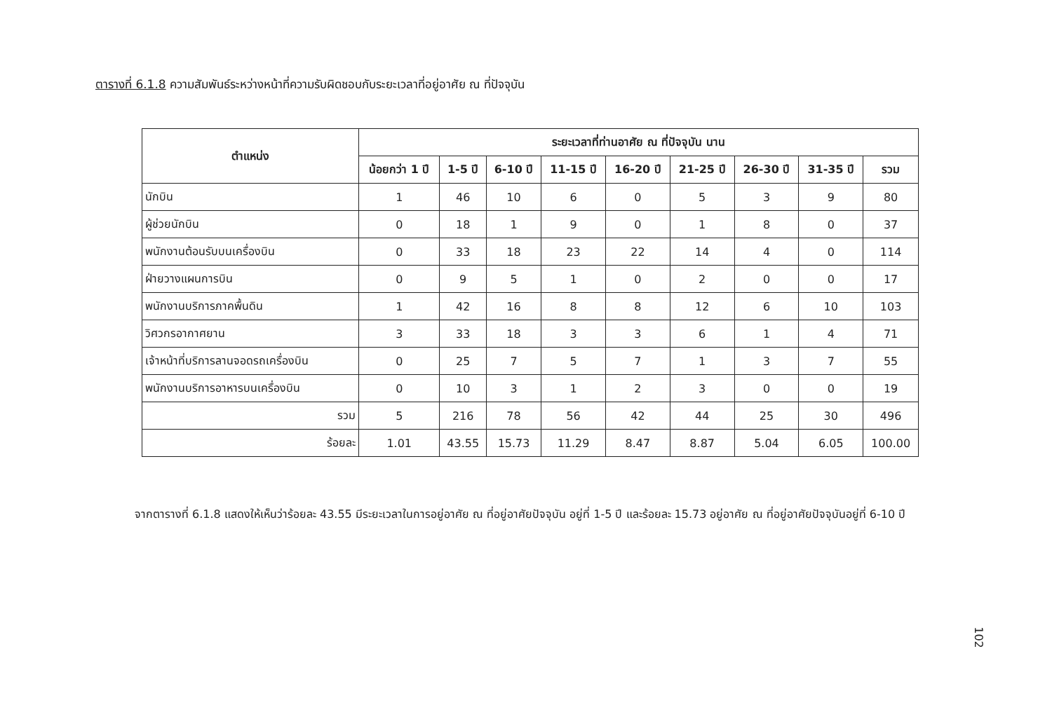ตารางที่ 6.1.8 ความสัมพันธ์ระหว่างหน้าที่ความรับผิดชอบกับระยะเวลาที่อยู่อาศัย ณ ที่ปัจจุบัน
| ตำแหน่ง | ระยะเวลาที่ท่านอาศัย ณ ที่ปัจจุบัน นาน | | | | | | | | |
| --- | --- | --- | --- | --- | --- | --- | --- | --- | --- |
| | น้อยกว่า 1 ปี | 1-5 ปี | 6-10 ปี | 11-15 ปี | 16-20 ปี | 21-25 ปี | 26-30 ปี | 31-35 ปี | รวม |
| นักบิน | 1 | 46 | 10 | 6 | 0 | 5 | 3 | 9 | 80 |
| ผู้ช่วยนักบิน | 0 | 18 | 1 | 9 | 0 | 1 | 8 | 0 | 37 |
| พนักงานต้อนรับบนเครื่องบิน | 0 | 33 | 18 | 23 | 22 | 14 | 4 | 0 | 114 |
| ฝ่ายวางแผนการบิน | 0 | 9 | 5 | 1 | 0 | 2 | 0 | 0 | 17 |
| พนักงานบริการภาคพื้นดิน | 1 | 42 | 16 | 8 | 8 | 12 | 6 | 10 | 103 |
| วิศวกรอากาศยาน | 3 | 33 | 18 | 3 | 3 | 6 | 1 | 4 | 71 |
| เจ้าหน้าที่บริการลานจอดรถเครื่องบิน | 0 | 25 | 7 | 5 | 7 | 1 | 3 | 7 | 55 |
| พนักงานบริการอาหารบนเครื่องบิน | 0 | 10 | 3 | 1 | 2 | 3 | 0 | 0 | 19 |
| รวม | 5 | 216 | 78 | 56 | 42 | 44 | 25 | 30 | 496 |
| ร้อยละ | 1.01 | 43.55 | 15.73 | 11.29 | 8.47 | 8.87 | 5.04 | 6.05 | 100.00 |
จากตารางที่ 6.1.8 แสดงให้เห็นว่าร้อยละ 43.55 มีระยะเวลาในการอยู่อาศัย ณ ที่อยู่อาศัยปัจจุบัน อยู่ที่ 1-5 ปี และร้อยละ 15.73 อยู่อาศัย ณ ที่อยู่อาศัยปัจจุบันอยู่ที่ 6-10 ปี
102